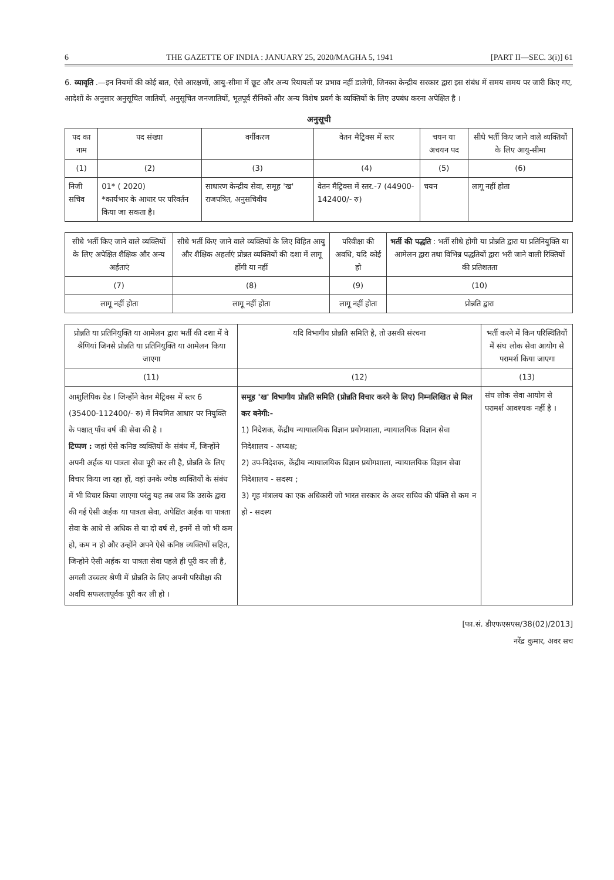6 THE GAZETTE OF INDIA : JANUARY 25, 2020/MAGHA 5, 1941 [PART II—SEC. 3(i)] 61
6. व्यावृति .—इन नियमों की कोई बात, ऐसे आरक्षणों, आयु-सीमा में छूट और अन्य रियायतों पर प्रभाव नहीं डालेगी, जिनका केन्द्रीय सरकार द्वारा इस संबंध में समय समय पर जारी किए गए, आदेशों के अनुसार अनुसूचित जातियों, अनुसूचित जनजातियों, भूतपूर्व सैनिकों और अन्य विशेष प्रवर्ग के व्यक्तियों के लिए उपबंध करना अपेक्षित है ।
अनुसूची
| पद का नाम | पद संख्या | वर्गीकरण | वेतन मैट्रिक्स में स्तर | चयन या अचयन पद | सीधे भर्ती किए जाने वाले व्यक्तियों के लिए आयु-सीमा |
| --- | --- | --- | --- | --- | --- |
| (1) | (2) | (3) | (4) | (5) | (6) |
| निजी सचिव | 01* ( 2020) *कार्यभार के आधार पर परिवर्तन किया जा सकता है। | साधारण केन्द्रीय सेवा, समूह 'ख' राजपत्रित, अनुसचिवीय | वेतन मैट्रिक्स में स्तर.-7 (44900-142400/- रु) | चयन | लागू नहीं होता |
| सीधे भर्ती किए जाने वाले व्यक्तियों के लिए अपेक्षित शैक्षिक और अन्य अर्हताएं | सीधे भर्ती किए जाने वाले व्यक्तियों के लिए विहित आयु और शैक्षिक अहर्ताएं प्रोन्नत व्यक्तियों की दशा में लागू होंगी या नहीं | परिवीक्षा की अवधि, यदि कोई हो | भर्ती की पद्धति : भर्ती सीधे होगी या प्रोन्नति द्वारा या प्रतिनियुक्ति या आमेलन द्वारा तथा विभिन्न पद्धतियों द्वारा भरी जाने वाली रिक्तियों की प्रतिशतता |
| --- | --- | --- | --- |
| (7) | (8) | (9) | (10) |
| लागू नहीं होता | लागू नहीं होता | लागू नहीं होता | प्रोन्नति द्वारा |
| प्रोन्नति या प्रतिनियुक्ति या आमेलन द्वारा भर्ती की दशा में वे श्रेणियां जिनसे प्रोन्नति या प्रतिनियुक्ति या आमेलन किया जाएगा | यदि विभागीय प्रोन्नति समिति है, तो उसकी संरचना | भर्ती करने में किन परिस्थितियों में संघ लोक सेवा आयोग से परामर्श किया जाएगा |
| --- | --- | --- |
| (11) | (12) | (13) |
| आशुलिपिक ग्रेड I जिन्होंने वेतन मैट्रिक्स में स्तर 6 (35400-112400/- रु) में नियमित आधार पर नियुक्ति के पश्चात् पाँच वर्ष की सेवा की है । टिप्पण : जहां ऐसे कनिष्ठ व्यक्तियों के संबंध में, जिन्होंने अपनी अर्हक या पात्रता सेवा पूरी कर ली है, प्रोन्नति के लिए विचार किया जा रहा हों, वहां उनके ज्येष्ठ व्यक्तियों के संबंध में भी विचार किया जाएगा परंतु यह तब जब कि उसके द्वारा की गई ऐसी अर्हक या पात्रता सेवा, अपेक्षित अर्हक या पात्रता सेवा के आधे से अधिक से या दो वर्ष से, इनमें से जो भी कम हो, कम न हो और उन्होंने अपने ऐसे कनिष्ठ व्यक्तियों सहित, जिन्होने ऐसी अर्हक या पात्रता सेवा पहले ही पूरी कर ली है, अगली उच्चतर श्रेणी में प्रोन्नति के लिए अपनी परिवीक्षा की अवधि सफलतापूर्वक पूरी कर ली हो । | समूह 'ख' विभागीय प्रोन्नति समिति (प्रोन्नति विचार करने के लिए) निम्नलिखित से मिल कर बनेगी:- 1) निदेशक, केंद्रीय न्यायालयिक विज्ञान प्रयोगशाला, न्यायालयिक विज्ञान सेवा निदेशालय - अध्यक्ष; 2) उप-निदेशक, केंद्रीय न्यायालयिक विज्ञान प्रयोगशाला, न्यायालयिक विज्ञान सेवा निदेशालय - सदस्य ; 3) गृह मंत्रालय का एक अधिकारी जो भारत सरकार के अवर सचिव की पंक्ति से कम न हो - सदस्य | संघ लोक सेवा आयोग से परामर्श आवश्यक नहीं है । |
[फा.सं. डीएफएसएस/38(02)/2013]
नरेंद्र कुमार, अवर सच